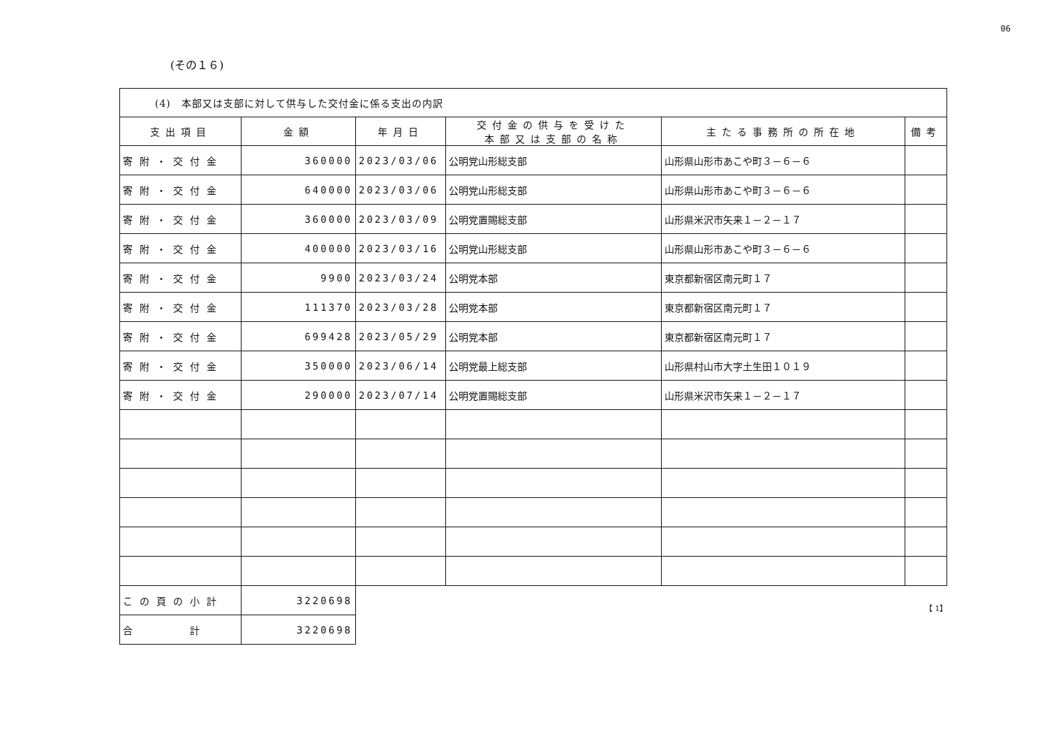06
(その１６)
| (4) 本部又は支部に対して供与した交付金に係る支出の内訳 | | | | | |
| 支出項目 | 金額 | 年月日 | 交付金の供与を受けた 本部又は支部の名称 | 主たる事務所の所在地 | 備考 |
| 寄附・交付金 | 360000 | 2023/03/06 | 公明党山形総支部 | 山形県山形市あこや町３－６－６ | |
| 寄附・交付金 | 640000 | 2023/03/06 | 公明党山形総支部 | 山形県山形市あこや町３－６－６ | |
| 寄附・交付金 | 360000 | 2023/03/09 | 公明党置賜総支部 | 山形県米沢市矢来１－２－１７ | |
| 寄附・交付金 | 400000 | 2023/03/16 | 公明党山形総支部 | 山形県山形市あこや町３－６－６ | |
| 寄附・交付金 | 9900 | 2023/03/24 | 公明党本部 | 東京都新宿区南元町１７ | |
| 寄附・交付金 | 111370 | 2023/03/28 | 公明党本部 | 東京都新宿区南元町１７ | |
| 寄附・交付金 | 699428 | 2023/05/29 | 公明党本部 | 東京都新宿区南元町１７ | |
| 寄附・交付金 | 350000 | 2023/06/14 | 公明党最上総支部 | 山形県村山市大字土生田１０１９ | |
| 寄附・交付金 | 290000 | 2023/07/14 | 公明党置賜総支部 | 山形県米沢市矢来１－２－１７ | |
| この頁の小計 | 3220698 | | | | |
| 合 計 | 3220698 | | | | |
【 1】